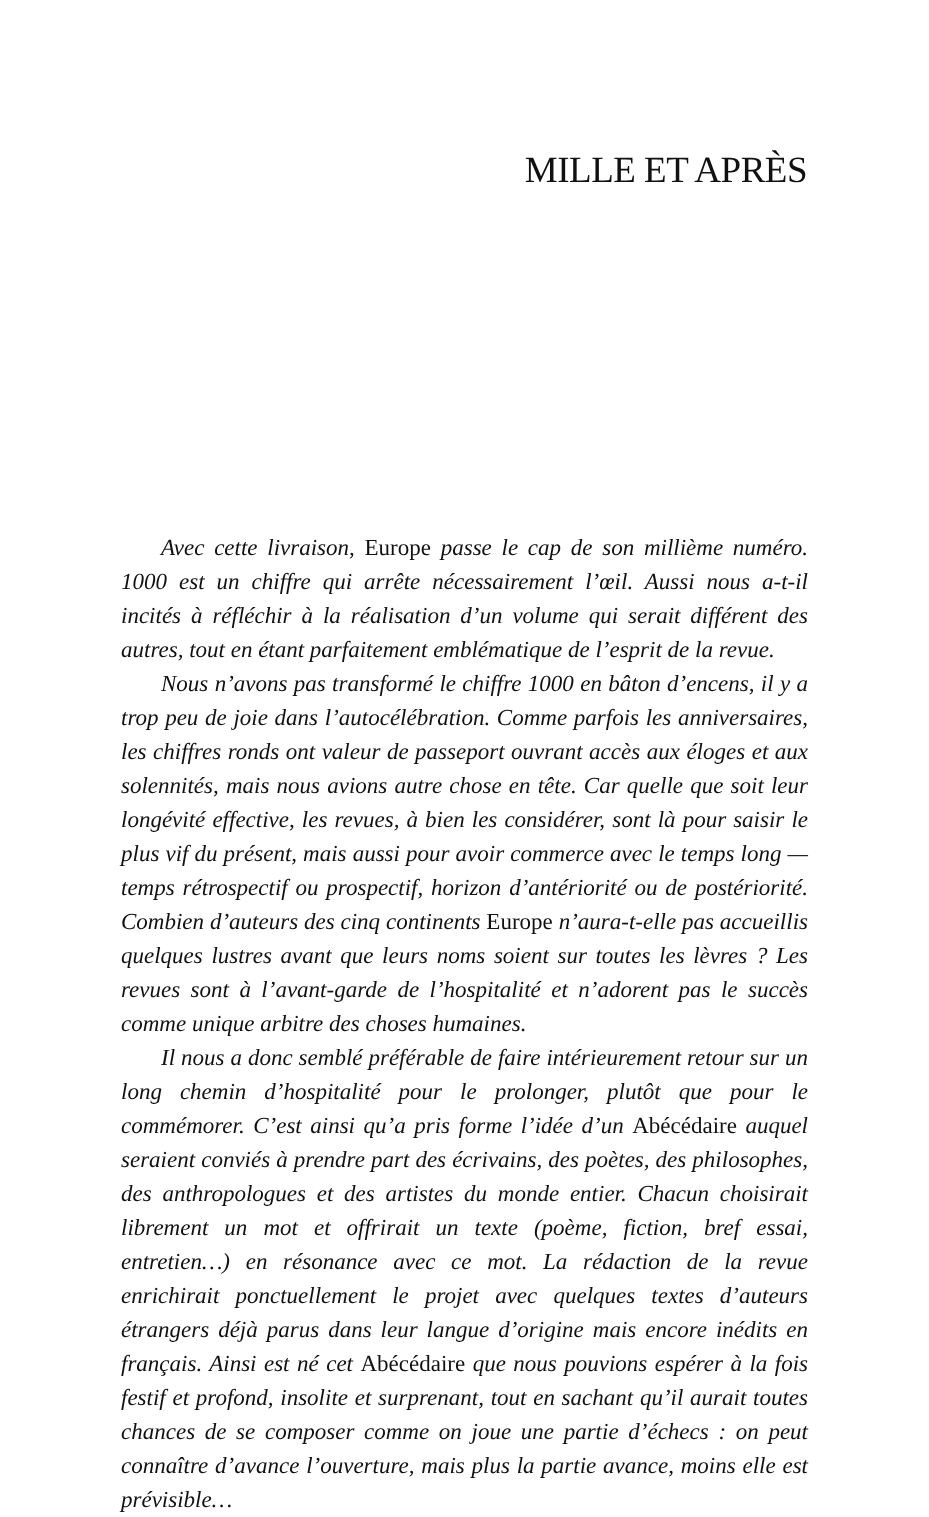MILLE ET APRÈS
Avec cette livraison, Europe passe le cap de son millième numéro. 1000 est un chiffre qui arrête nécessairement l’œil. Aussi nous a-t-il incités à réfléchir à la réalisation d’un volume qui serait différent des autres, tout en étant parfaitement emblématique de l’esprit de la revue.
Nous n’avons pas transformé le chiffre 1000 en bâton d’encens, il y a trop peu de joie dans l’autocélébration. Comme parfois les anniversaires, les chiffres ronds ont valeur de passeport ouvrant accès aux éloges et aux solennités, mais nous avions autre chose en tête. Car quelle que soit leur longévité effective, les revues, à bien les considérer, sont là pour saisir le plus vif du présent, mais aussi pour avoir commerce avec le temps long — temps rétrospectif ou prospectif, horizon d’antériorité ou de postériorité. Combien d’auteurs des cinq continents Europe n’aura-t-elle pas accueillis quelques lustres avant que leurs noms soient sur toutes les lèvres ? Les revues sont à l’avant-garde de l’hospitalité et n’adorent pas le succès comme unique arbitre des choses humaines.
Il nous a donc semblé préférable de faire intérieurement retour sur un long chemin d’hospitalité pour le prolonger, plutôt que pour le commémorer. C’est ainsi qu’a pris forme l’idée d’un Abécédaire auquel seraient conviés à prendre part des écrivains, des poètes, des philosophes, des anthropologues et des artistes du monde entier. Chacun choisirait librement un mot et offrirait un texte (poème, fiction, bref essai, entretien…) en résonance avec ce mot. La rédaction de la revue enrichirait ponctuellement le projet avec quelques textes d’auteurs étrangers déjà parus dans leur langue d’origine mais encore inédits en français. Ainsi est né cet Abécédaire que nous pouvions espérer à la fois festif et profond, insolite et surprenant, tout en sachant qu’il aurait toutes chances de se composer comme on joue une partie d’échecs : on peut connaître d’avance l’ouverture, mais plus la partie avance, moins elle est prévisible…